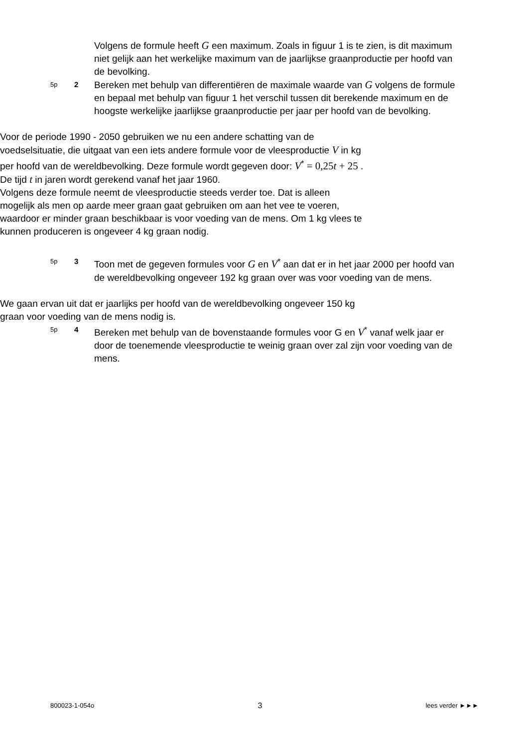Volgens de formule heeft G een maximum. Zoals in figuur 1 is te zien, is dit maximum niet gelijk aan het werkelijke maximum van de jaarlijkse graanproductie per hoofd van de bevolking.
5p
2
Bereken met behulp van differentiëren de maximale waarde van G volgens de formule en bepaal met behulp van figuur 1 het verschil tussen dit berekende maximum en de hoogste werkelijke jaarlijkse graanproductie per jaar per hoofd van de bevolking.
Voor de periode 1990 - 2050 gebruiken we nu een andere schatting van de voedselsituatie, die uitgaat van een iets andere formule voor de vleesproductie V in kg per hoofd van de wereldbevolking. Deze formule wordt gegeven door: V<sup>*</sup> = 0,25t + 25 . De tijd t in jaren wordt gerekend vanaf het jaar 1960.
Volgens deze formule neemt de vleesproductie steeds verder toe. Dat is alleen mogelijk als men op aarde meer graan gaat gebruiken om aan het vee te voeren, waardoor er minder graan beschikbaar is voor voeding van de mens. Om 1 kg vlees te kunnen produceren is ongeveer 4 kg graan nodig.
5p
3
Toon met de gegeven formules voor G en V<sup>*</sup> aan dat er in het jaar 2000 per hoofd van de wereldbevolking ongeveer 192 kg graan over was voor voeding van de mens.
We gaan ervan uit dat er jaarlijks per hoofd van de wereldbevolking ongeveer 150 kg graan voor voeding van de mens nodig is.
5p
4
Bereken met behulp van de bovenstaande formules voor G en V<sup>*</sup> vanaf welk jaar er door de toenemende vleesproductie te weinig graan over zal zijn voor voeding van de mens.
800023-1-054o 3 lees verder ►►►